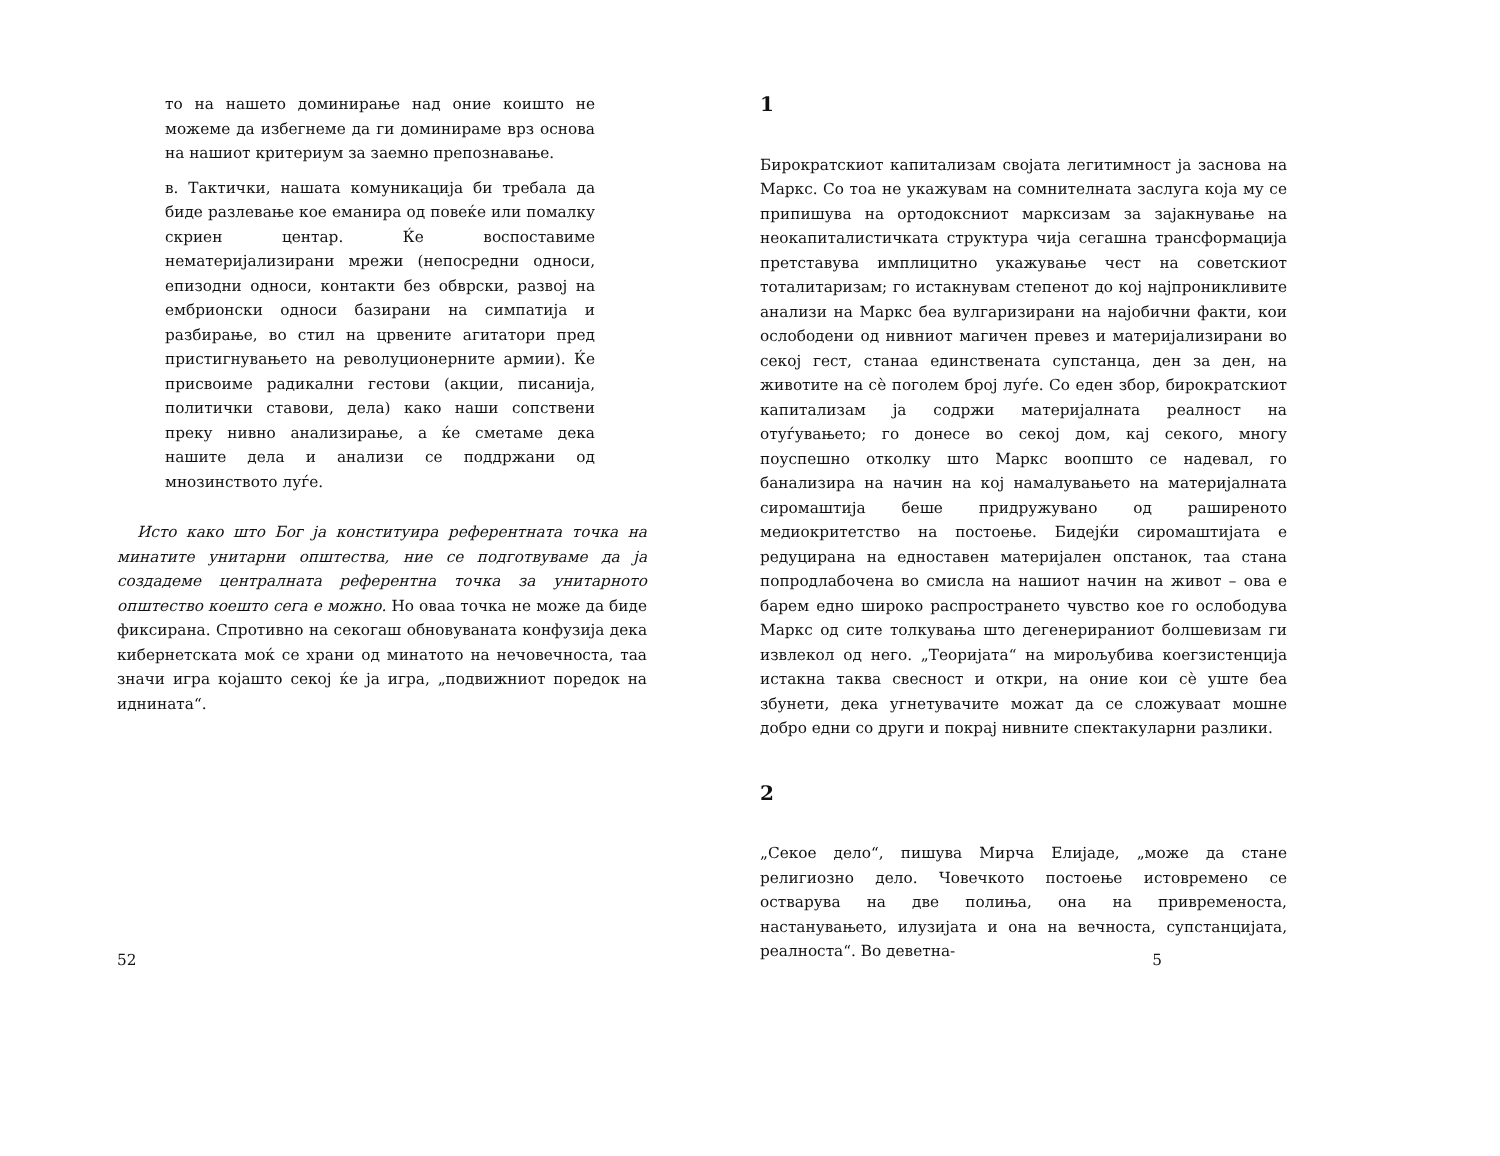то на нашето доминирање над оние коишто не можеме да избегнеме да ги доминираме врз основа на нашиот критериум за заемно препознавање.
в. Тактички, нашата комуникација би требала да биде разлевање кое еманира од повеќе или помалку скриен центар. Ќе воспоставиме нематеријализирани мрежи (непосредни односи, епизодни односи, контакти без обврски, развој на ембрионски односи базирани на симпатија и разбирање, во стил на црвените агитатори пред пристигнувањето на револуционерните армии). Ќе присвоиме радикални гестови (акции, писанија, политички ставови, дела) како наши сопствени преку нивно анализирање, а ќе сметаме дека нашите дела и анализи се поддржани од мнозинството луѓе.
Исто како што Бог ја конституира референтната точка на минатите унитарни општества, ние се подготвуваме да ја создадеме централната референтна точка за унитарното општество коешто сега е можно. Но оваа точка не може да биде фиксирана. Спротивно на секогаш обновуваната конфузија дека кибернетската моќ се храни од минатото на нечовечноста, таа значи игра којашто секој ќе ја игра, „подвижниот поредок на иднината“.
52
1
Бирократскиот капитализам својата легитимност ја заснова на Маркс. Со тоа не укажувам на сомнителната заслуга која му се припишува на ортодоксниот марксизам за зајакнување на неокапиталистичката структура чија сегашна трансформација претставува имплицитно укажување чест на советскиот тоталитаризам; го истакнувам степенот до кој најпроникливите анализи на Маркс беа вулгаризирани на најобични факти, кои ослободени од нивниот магичен превез и материјализирани во секој гест, станаа единствената супстанца, ден за ден, на животите на сè поголем број луѓе. Со еден збор, бирократскиот капитализам ја содржи материјалната реалност на отуѓувањето; го донесе во секој дом, кај секого, многу поуспешно отколку што Маркс воопшто се надевал, го банализира на начин на кој намалувањето на материјалната сиромаштија беше придружувано од раширеното медиокритетство на постоење. Бидејќи сиромаштијата е редуцирана на едноставен материјален опстанок, таа стана попродлабочена во смисла на нашиот начин на живот – ова е барем едно широко распространето чувство кое го ослободува Маркс од сите толкувања што дегенерираниот болшевизам ги извлекол од него. „Теоријата“ на мирољубива коегзистенција истакна таква свесност и откри, на оние кои сè уште беа збунети, дека угнетувачите можат да се сложуваат мошне добро едни со други и покрај нивните спектакуларни разлики.
2
„Секое дело“, пишува Мирча Елијаде, „може да стане религиозно дело. Човечкото постоење истовремено се остварува на две полиња, она на привременоста, настанувањето, илузијата и она на вечноста, супстанцијата, реалноста“. Во деветна-
5